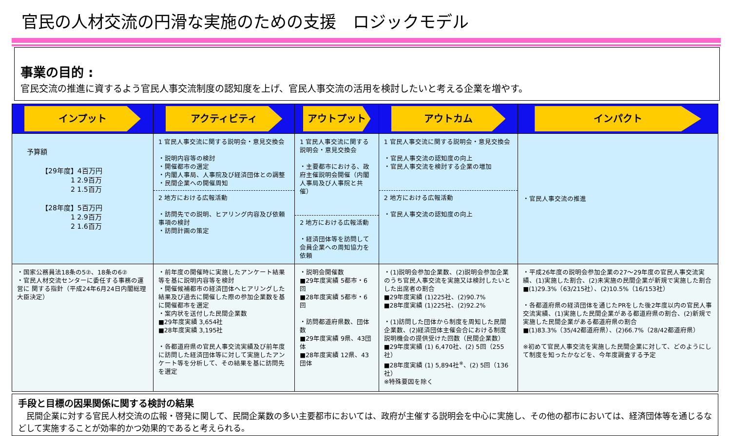官民の人材交流の円滑な実施のための支援　ロジックモデル
事業の目的 :
官民交流の推進に資するよう官民人事交流制度の認知度を上げ、官民人事交流の活用を検討したいと考える企業を増やす。
| インプット | アクティビティ | アウトプット | アウトカム | インパクト |
| --- | --- | --- | --- | --- |
| 予算額 【29年度】4百万円 1 2.9百万 2 1.5百万 【28年度】5百万円 1 2.9百万 2 1.6百万 | 1 官民人事交流に関する説明会・意見交換会 ・説明内容等の検討 ・開催都市の選定 ・内閣人事局、人事院及び経済団体との調整 ・民間企業への開催周知 2 地方における広報活動 ・訪問先での説明、ヒアリング内容及び依頼事項の検討 ・訪問計画の策定 | 1 官民人事交流に関する説明会・意見交換会 ・主要都市における、政府主催説明会開催（内閣人事局及び人事院と共催） 2 地方における広報活動 ・経済団体等を訪問して会員企業への周知協力を依頼 | 1 官民人事交流に関する説明会・意見交換会 ・官民人事交流の認知度の向上 ・官民人事交流を検討する企業の増加 2 地方における広報活動 ・官民人事交流の認知度の向上 | ・官民人事交流の推進 |
| ・国家公務員法18条の5②、18条の6② ・官民人材交流センターに委任する事務の運営に 関する指針（平成24年6月24日内閣総理大臣決定） | ・前年度の開催時に実施したアンケート結果等を基に説明内容等を検討 ・開催候補都市の経済団体へヒアリングした結果及び過去に開催した際の参加企業数を基に開催都市を選定 ・案内状を送付した民間企業数 ■29年度実績 3,654社 ■28年度実績 3,195社 ・各都道府県の官民人事交流実績及び前年度に訪問した経済団体等に対して実施したアンケート等を分析して、その結果を基に訪問先を選定 | ・説明会開催数 ■29年度実績 5都市・6回 ■28年度実績 5都市・6回 ・訪問都道府県数、団体数 ■29年度実績 9県、43団体 ■28年度実績 12県、43団体 | ・(1)説明会参加企業数、(2)説明会参加企業のうち官民人事交流を実施又は検討したいとした出席者の割合 ■29年度実績 (1)225社、(2)90.7% ■28年度実績 (1)225社、(2)92.2% ・(1)訪問した団体から制度を周知した民間企業数、(2)経済団体主催会合における制度説明機会の提供受けた回数（民間企業数） ■29年度実績 (1) 6,470社、(2) 5回（255社） ■28年度実績 (1) 5,894社<sup>※</sup>、(2) 5回（136社） ※特殊要因を除く | ・平成26年度の説明会参加企業の27～29年度の官民人事交流実績、(1)実施した割合、(2)未実施の民間企業が新規で実施した割合 ■(1)29.3%（63/215社）、(2)10.5%（16/153社） ・各都道府県の経済団体を通じたPRをした後2年度以内の官民人事交流実績、(1)実施した民間企業がある都道府県の割合、(2)新規で実施した民間企業がある都道府県の割合 ■(1)83.3%（35/42都道府県）、(2)66.7%（28/42都道府県） ※初めて官民人事交流を実施した民間企業に対して、どのようにして制度を知ったかなどを、今年度調査する予定 |
手段と目標の因果関係に関する検討の結果
　民間企業に対する官民人材交流の広報・啓発に関して、民間企業数の多い主要都市においては、政府が主催する説明会を中心に実施し、その他の都市においては、経済団体等を通じるなどして実施することが効率的かつ効果的であると考えられる。